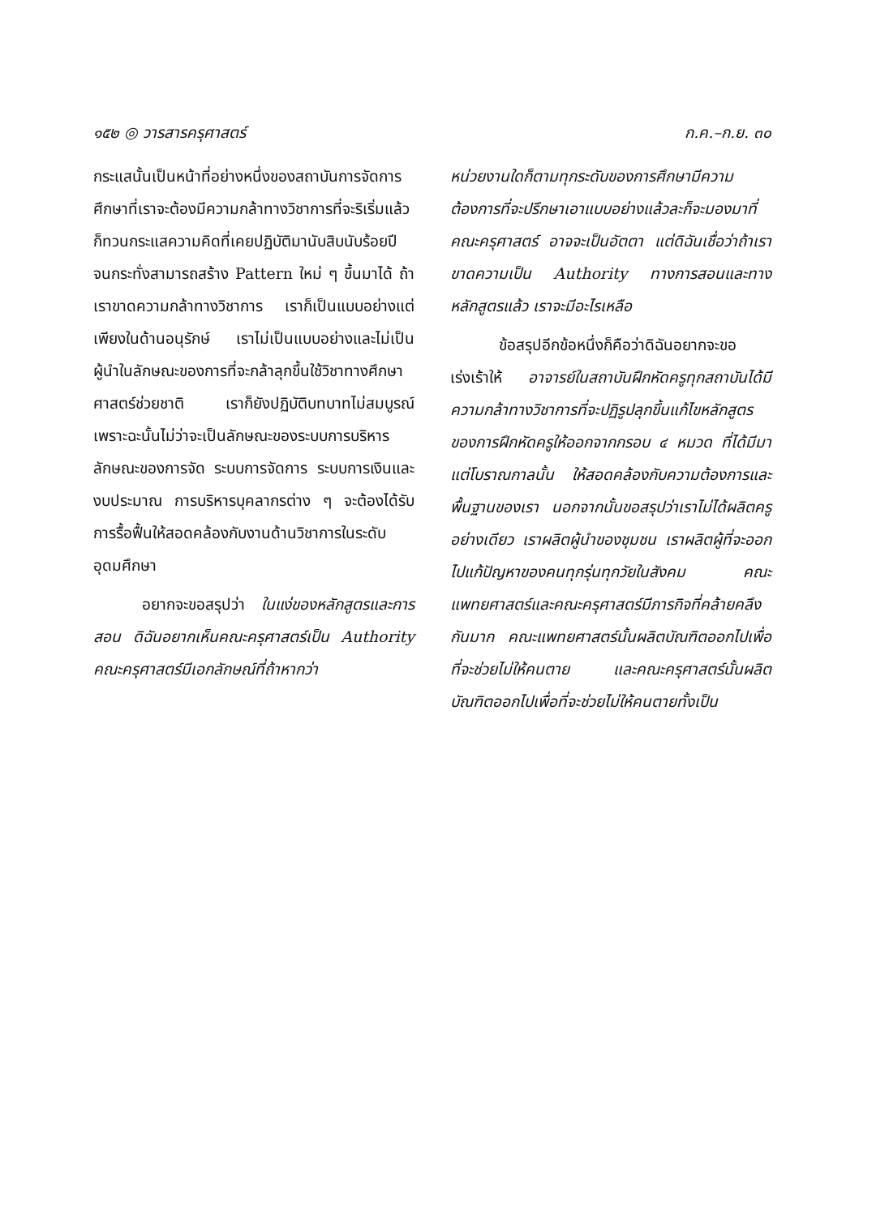๑๕๒ ◎ วารสารครุศาสตร์ ก.ค.–ก.ย. ๓๐
กระแสนั้นเป็นหน้าที่อย่างหนึ่งของสถาบันการจัดการศึกษาที่เราจะต้องมีความกล้าทางวิชาการที่จะริเริ่มแล้วก็ทวนกระแสความคิดที่เคยปฏิบัติมานับสิบนับร้อยปี จนกระทั่งสามารถสร้าง Pattern ใหม่ ๆ ขึ้นมาได้ ถ้าเราขาดความกล้าทางวิชาการ เราก็เป็นแบบอย่างแต่เพียงในด้านอนุรักษ์ เราไม่เป็นแบบอย่างและไม่เป็นผู้นำในลักษณะของการที่จะกล้าลุกขึ้นใช้วิชาทางศึกษาศาสตร์ช่วยชาติ เราก็ยังปฏิบัติบทบาทไม่สมบูรณ์ เพราะฉะนั้นไม่ว่าจะเป็นลักษณะของระบบการบริหาร ลักษณะของการจัด ระบบการจัดการ ระบบการเงินและงบประมาณ การบริหารบุคลากรต่าง ๆ จะต้องได้รับการรื้อฟื้นให้สอดคล้องกับงานด้านวิชาการในระดับอุดมศึกษา
อยากจะขอสรุปว่า ในแง่ของหลักสูตรและการสอน ดิฉันอยากเห็นคณะครุศาสตร์เป็น Authority คณะครุศาสตร์มีเอกลักษณ์ที่ถ้าหากว่า
หน่วยงานใดก็ตามทุกระดับของการศึกษามีความต้องการที่จะปรึกษาเอาแบบอย่างแล้วละก็จะมองมาที่คณะครุศาสตร์ อาจจะเป็นอัตตา แต่ดิฉันเชื่อว่าถ้าเราขาดความเป็น Authority ทางการสอนและทางหลักสูตรแล้ว เราจะมีอะไรเหลือ
ข้อสรุปอีกข้อหนึ่งก็คือว่าดิฉันอยากจะขอเร่งเร้าให้ อาจารย์ในสถาบันฝึกหัดครูทุกสถาบันได้มีความกล้าทางวิชาการที่จะปฏิรูปลุกขึ้นแก้ไขหลักสูตรของการฝึกหัดครูให้ออกจากกรอบ ๔ หมวด ที่ได้มีมาแต่โบราณกาลนั้น ให้สอดคล้องกับความต้องการและพื้นฐานของเรา นอกจากนั้นขอสรุปว่าเราไม่ได้ผลิตครูอย่างเดียว เราผลิตผู้นำของชุมชน เราผลิตผู้ที่จะออกไปแก้ปัญหาของคนทุกรุ่นทุกวัยในสังคม คณะแพทยศาสตร์และคณะครุศาสตร์มีภารกิจที่คล้ายคลึงกันมาก คณะแพทยศาสตร์นั้นผลิตบัณฑิตออกไปเพื่อที่จะช่วยไม่ให้คนตาย และคณะครุศาสตร์นั้นผลิตบัณฑิตออกไปเพื่อที่จะช่วยไม่ให้คนตายทั้งเป็น